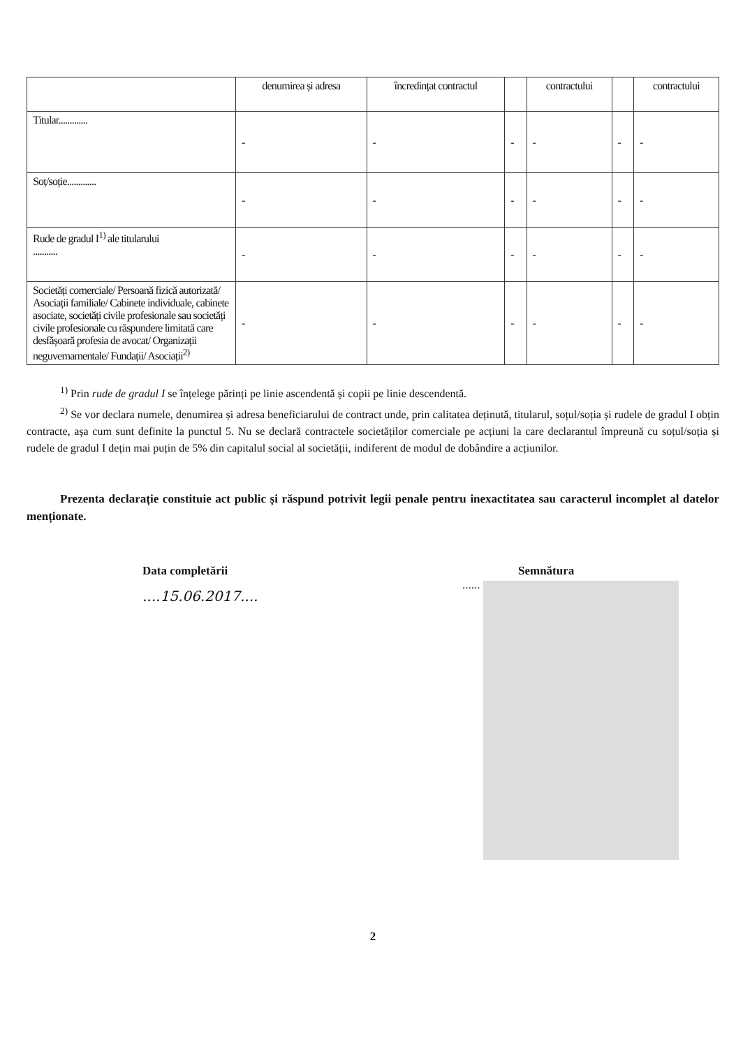| | denumirea și adresa | încredințat contractul | | contractului | | contractului |
| Titular............. | - | - | - | - | - | - |
| Soț/soție............. | - | - | - | - | - | - |
| Rude de gradul I<sup>1)</sup> ale titularului ........... | - | - | - | - | - | - |
| Societăți comerciale/ Persoană fizică autorizată/ Asociații familiale/ Cabinete individuale, cabinete asociate, societăți civile profesionale sau societăți civile profesionale cu răspundere limitată care desfășoară profesia de avocat/ Organizații neguvernamentale/ Fundații/ Asociații<sup>2)</sup> | - | - | - | - | - | - |
<sup>1)</sup> Prin rude de gradul I se înțelege părinți pe linie ascendentă și copii pe linie descendentă.
<sup>2)</sup> Se vor declara numele, denumirea și adresa beneficiarului de contract unde, prin calitatea deținută, titularul, soțul/soția și rudele de gradul I obțin contracte, așa cum sunt definite la punctul 5. Nu se declară contractele societăților comerciale pe acțiuni la care declarantul împreună cu soțul/soția și rudele de gradul I dețin mai puțin de 5% din capitalul social al societății, indiferent de modul de dobândire a acțiunilor.
Prezenta declarație constituie act public și răspund potrivit legii penale pentru inexactitatea sau caracterul incomplet al datelor menționate.
Data completării
....15.06.2017....
Semnătura
......
2